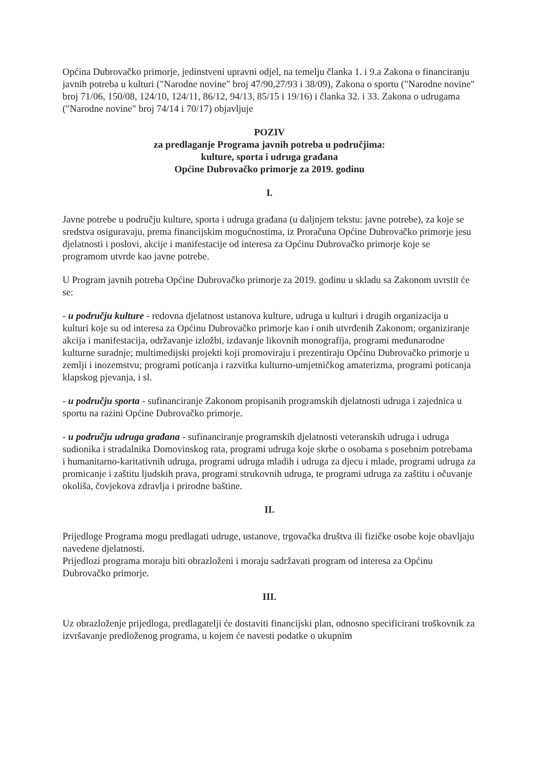Općina Dubrovačko primorje, jedinstveni upravni odjel, na temelju članka 1. i 9.a Zakona o financiranju javnih potreba u kulturi ("Narodne novine" broj 47/90,27/93 i 38/09), Zakona o sportu ("Narodne novine" broj 71/06, 150/08, 124/10, 124/11, 86/12, 94/13, 85/15 i 19/16) i članka 32. i 33. Zakona o udrugama ("Narodne novine" broj 74/14 i 70/17) objavljuje
POZIV
za predlaganje Programa javnih potreba u područjima:
kulture, sporta i udruga građana
Općine Dubrovačko primorje za 2019. godinu
I.
Javne potrebe u području kulture, sporta i udruga građana (u daljnjem tekstu: javne potrebe), za koje se sredstva osiguravaju, prema financijskim mogućnostima, iz Proračuna Općine Dubrovačko primorje jesu djelatnosti i poslovi, akcije i manifestacije od interesa za Općinu Dubrovačko primorje koje se programom utvrde kao javne potrebe.
U Program javnih potreba Općine Dubrovačko primorje za 2019. godinu u skladu sa Zakonom uvrstit će se:
- u području kulture - redovna djelatnost ustanova kulture, udruga u kulturi i drugih organizacija u kulturi koje su od interesa za Općinu Dubrovačko primorje kao i onih utvrđenih Zakonom; organiziranje akcija i manifestacija, održavanje izložbi, izdavanje likovnih monografija, programi međunarodne kulturne suradnje; multimedijski projekti koji promoviraju i prezentiraju Općinu Dubrovačko primorje u zemlji i inozemstvu; programi poticanja i razvitka kulturno-umjetničkog amaterizma, programi poticanja klapskog pjevanja, i sl.
- u području sporta - sufinanciranje Zakonom propisanih programskih djelatnosti udruga i zajednica u sportu na razini Općine Dubrovačko primorje.
- u području udruga građana - sufinanciranje programskih djelatnosti veteranskih udruga i udruga sudionika i stradalnika Domovinskog rata, programi udruga koje skrbe o osobama s posebnim potrebama i humanitarno-karitativnih udruga, programi udruga mladih i udruga za djecu i mlade, programi udruga za promicanje i zaštitu ljudskih prava, programi strukovnih udruga, te programi udruga za zaštitu i očuvanje okoliša, čovjekova zdravlja i prirodne baštine.
II.
Prijedloge Programa mogu predlagati udruge, ustanove, trgovačka društva ili fizičke osobe koje obavljaju navedene djelatnosti.
Prijedlozi programa moraju biti obrazloženi i moraju sadržavati program od interesa za Općinu Dubrovačko primorje.
III.
Uz obrazloženje prijedloga, predlagatelji će dostaviti financijski plan, odnosno specificirani troškovnik za izvršavanje predloženog programa, u kojem će navesti podatke o ukupnim